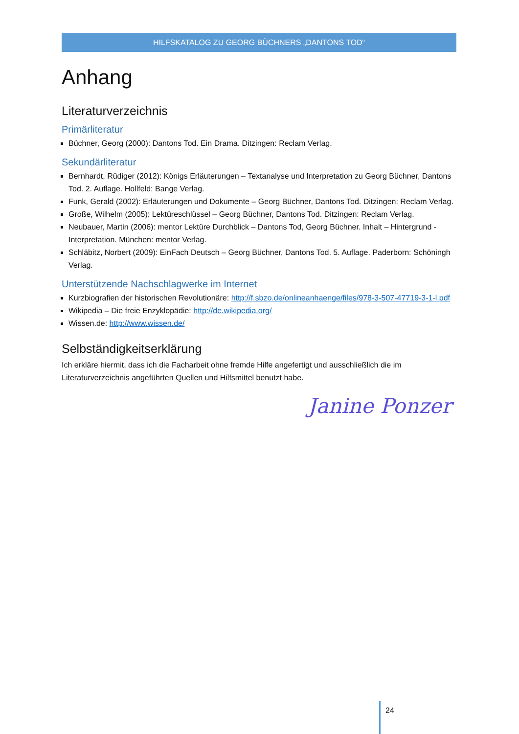HILFSKATALOG ZU GEORG BÜCHNERS „DANTONS TOD“
Anhang
Literaturverzeichnis
Primärliteratur
Büchner, Georg (2000): Dantons Tod. Ein Drama. Ditzingen: Reclam Verlag.
Sekundärliteratur
Bernhardt, Rüdiger (2012): Königs Erläuterungen – Textanalyse und Interpretation zu Georg Büchner, Dantons Tod. 2. Auflage. Hollfeld: Bange Verlag.
Funk, Gerald (2002): Erläuterungen und Dokumente – Georg Büchner, Dantons Tod. Ditzingen: Reclam Verlag.
Große, Wilhelm (2005): Lektüreschlüssel – Georg Büchner, Dantons Tod. Ditzingen: Reclam Verlag.
Neubauer, Martin (2006): mentor Lektüre Durchblick – Dantons Tod, Georg Büchner. Inhalt – Hintergrund - Interpretation. München: mentor Verlag.
Schläbitz, Norbert (2009): EinFach Deutsch – Georg Büchner, Dantons Tod. 5. Auflage. Paderborn: Schöningh Verlag.
Unterstützende Nachschlagwerke im Internet
Kurzbiografien der historischen Revolutionäre: http://f.sbzo.de/onlineanhaenge/files/978-3-507-47719-3-1-l.pdf
Wikipedia – Die freie Enzyklopädie: http://de.wikipedia.org/
Wissen.de: http://www.wissen.de/
Selbständigkeitserklärung
Ich erkläre hiermit, dass ich die Facharbeit ohne fremde Hilfe angefertigt und ausschließlich die im Literaturverzeichnis angeführten Quellen und Hilfsmittel benutzt habe.
Janine Ponzer
24